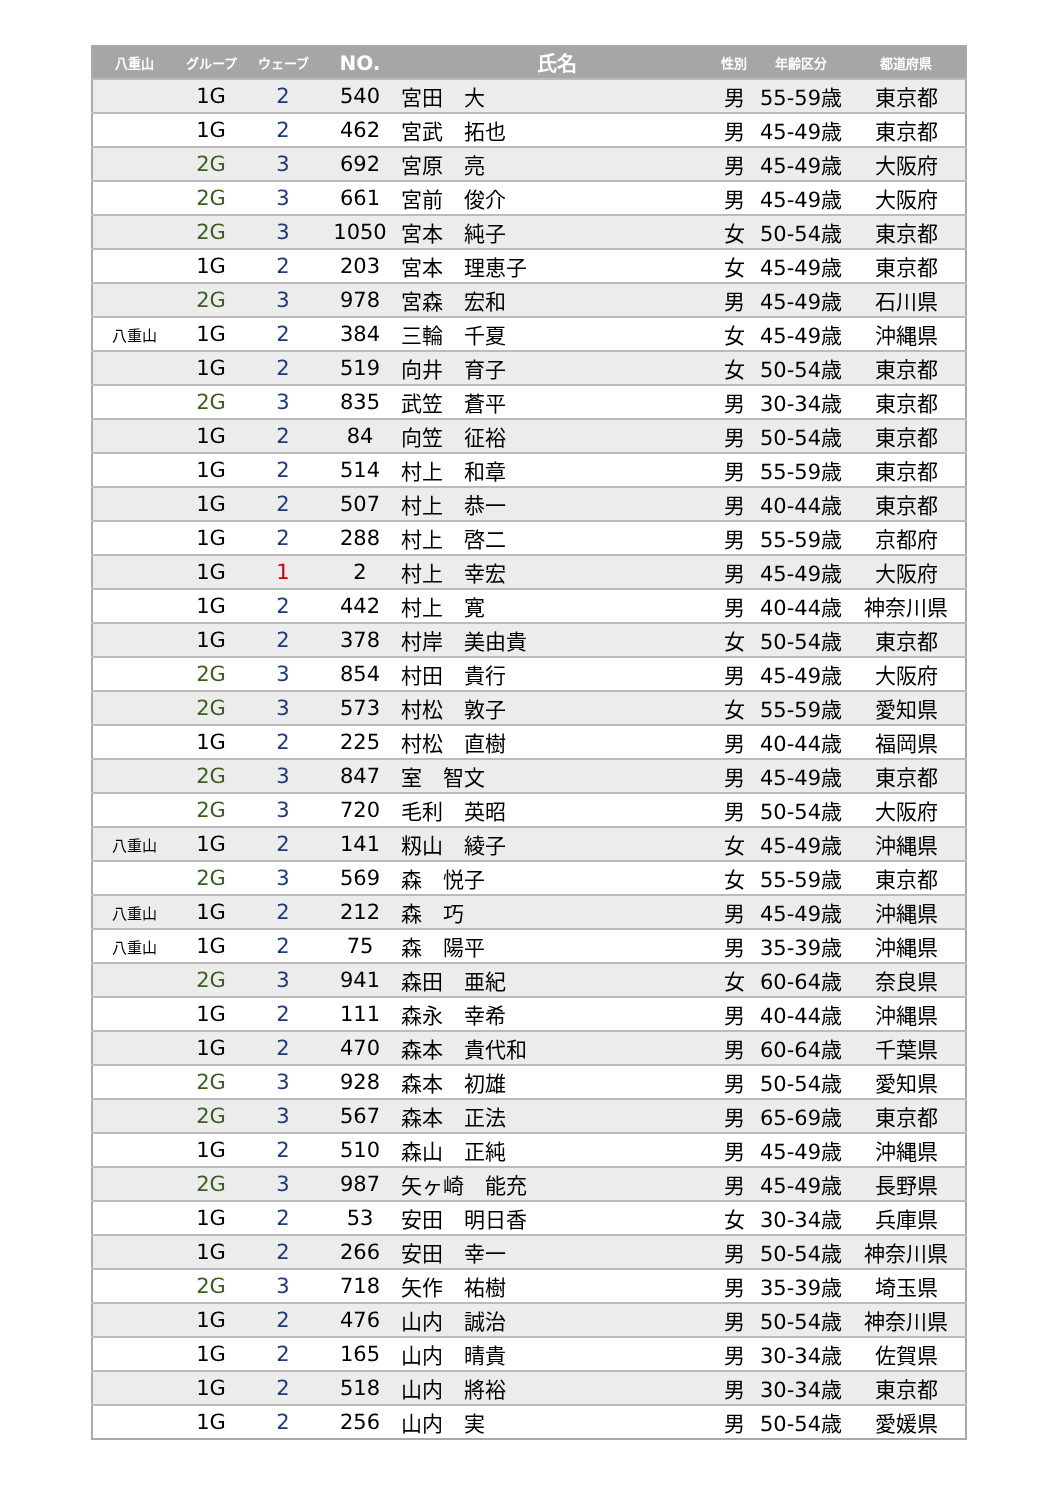| 八重山 | グループ | ウェーブ | NO. | 氏名 | 性別 | 年齢区分 | 都道府県 |
| --- | --- | --- | --- | --- | --- | --- | --- |
| | 1G | 2 | 540 | 宮田 大 | 男 | 55-59歳 | 東京都 |
| | 1G | 2 | 462 | 宮武 拓也 | 男 | 45-49歳 | 東京都 |
| | 2G | 3 | 692 | 宮原 亮 | 男 | 45-49歳 | 大阪府 |
| | 2G | 3 | 661 | 宮前 俊介 | 男 | 45-49歳 | 大阪府 |
| | 2G | 3 | 1050 | 宮本 純子 | 女 | 50-54歳 | 東京都 |
| | 1G | 2 | 203 | 宮本 理恵子 | 女 | 45-49歳 | 東京都 |
| | 2G | 3 | 978 | 宮森 宏和 | 男 | 45-49歳 | 石川県 |
| 八重山 | 1G | 2 | 384 | 三輪 千夏 | 女 | 45-49歳 | 沖縄県 |
| | 1G | 2 | 519 | 向井 育子 | 女 | 50-54歳 | 東京都 |
| | 2G | 3 | 835 | 武笠 蒼平 | 男 | 30-34歳 | 東京都 |
| | 1G | 2 | 84 | 向笠 征裕 | 男 | 50-54歳 | 東京都 |
| | 1G | 2 | 514 | 村上 和章 | 男 | 55-59歳 | 東京都 |
| | 1G | 2 | 507 | 村上 恭一 | 男 | 40-44歳 | 東京都 |
| | 1G | 2 | 288 | 村上 啓二 | 男 | 55-59歳 | 京都府 |
| | 1G | 1 | 2 | 村上 幸宏 | 男 | 45-49歳 | 大阪府 |
| | 1G | 2 | 442 | 村上 寛 | 男 | 40-44歳 | 神奈川県 |
| | 1G | 2 | 378 | 村岸 美由貴 | 女 | 50-54歳 | 東京都 |
| | 2G | 3 | 854 | 村田 貴行 | 男 | 45-49歳 | 大阪府 |
| | 2G | 3 | 573 | 村松 敦子 | 女 | 55-59歳 | 愛知県 |
| | 1G | 2 | 225 | 村松 直樹 | 男 | 40-44歳 | 福岡県 |
| | 2G | 3 | 847 | 室 智文 | 男 | 45-49歳 | 東京都 |
| | 2G | 3 | 720 | 毛利 英昭 | 男 | 50-54歳 | 大阪府 |
| 八重山 | 1G | 2 | 141 | 籾山 綾子 | 女 | 45-49歳 | 沖縄県 |
| | 2G | 3 | 569 | 森 悦子 | 女 | 55-59歳 | 東京都 |
| 八重山 | 1G | 2 | 212 | 森 巧 | 男 | 45-49歳 | 沖縄県 |
| 八重山 | 1G | 2 | 75 | 森 陽平 | 男 | 35-39歳 | 沖縄県 |
| | 2G | 3 | 941 | 森田 亜紀 | 女 | 60-64歳 | 奈良県 |
| | 1G | 2 | 111 | 森永 幸希 | 男 | 40-44歳 | 沖縄県 |
| | 1G | 2 | 470 | 森本 貴代和 | 男 | 60-64歳 | 千葉県 |
| | 2G | 3 | 928 | 森本 初雄 | 男 | 50-54歳 | 愛知県 |
| | 2G | 3 | 567 | 森本 正法 | 男 | 65-69歳 | 東京都 |
| | 1G | 2 | 510 | 森山 正純 | 男 | 45-49歳 | 沖縄県 |
| | 2G | 3 | 987 | 矢ヶ崎 能充 | 男 | 45-49歳 | 長野県 |
| | 1G | 2 | 53 | 安田 明日香 | 女 | 30-34歳 | 兵庫県 |
| | 1G | 2 | 266 | 安田 幸一 | 男 | 50-54歳 | 神奈川県 |
| | 2G | 3 | 718 | 矢作 祐樹 | 男 | 35-39歳 | 埼玉県 |
| | 1G | 2 | 476 | 山内 誠治 | 男 | 50-54歳 | 神奈川県 |
| | 1G | 2 | 165 | 山内 晴貴 | 男 | 30-34歳 | 佐賀県 |
| | 1G | 2 | 518 | 山内 將裕 | 男 | 30-34歳 | 東京都 |
| | 1G | 2 | 256 | 山内 実 | 男 | 50-54歳 | 愛媛県 |